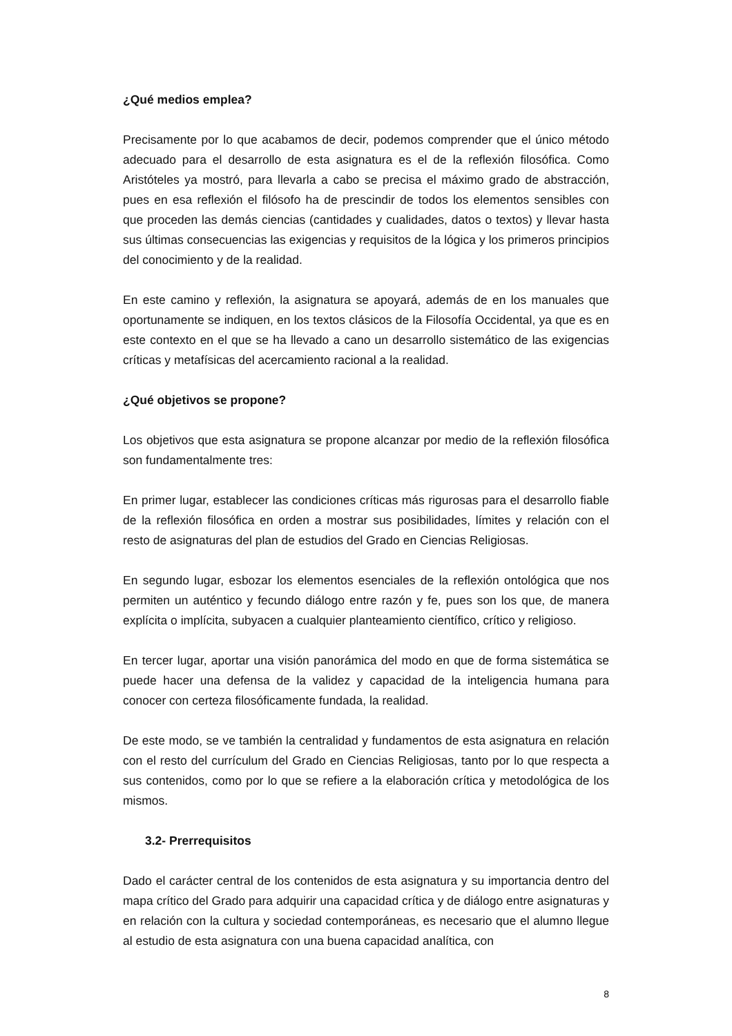¿Qué medios emplea?
Precisamente por lo que acabamos de decir, podemos comprender que el único método adecuado para el desarrollo de esta asignatura es el de la reflexión filosófica. Como Aristóteles ya mostró, para llevarla a cabo se precisa el máximo grado de abstracción, pues en esa reflexión el filósofo ha de prescindir de todos los elementos sensibles con que proceden las demás ciencias (cantidades y cualidades, datos o textos) y llevar hasta sus últimas consecuencias las exigencias y requisitos de la lógica y los primeros principios del conocimiento y de la realidad.
En este camino y reflexión, la asignatura se apoyará, además de en los manuales que oportunamente se indiquen, en los textos clásicos de la Filosofía Occidental, ya que es en este contexto en el que se ha llevado a cano un desarrollo sistemático de las exigencias críticas y metafísicas del acercamiento racional a la realidad.
¿Qué objetivos se propone?
Los objetivos que esta asignatura se propone alcanzar por medio de la reflexión filosófica son fundamentalmente tres:
En primer lugar, establecer las condiciones críticas más rigurosas para el desarrollo fiable de la reflexión filosófica en orden a mostrar sus posibilidades, límites y relación con el resto de asignaturas del plan de estudios del Grado en Ciencias Religiosas.
En segundo lugar, esbozar los elementos esenciales de la reflexión ontológica que nos permiten un auténtico y fecundo diálogo entre razón y fe, pues son los que, de manera explícita o implícita, subyacen a cualquier planteamiento científico, crítico y religioso.
En tercer lugar, aportar una visión panorámica del modo en que de forma sistemática se puede hacer una defensa de la validez y capacidad de la inteligencia humana para conocer con certeza filosóficamente fundada, la realidad.
De este modo, se ve también la centralidad y fundamentos de esta asignatura en relación con el resto del currículum del Grado en Ciencias Religiosas, tanto por lo que respecta a sus contenidos, como por lo que se refiere a la elaboración crítica y metodológica de los mismos.
3.2- Prerrequisitos
Dado el carácter central de los contenidos de esta asignatura y su importancia dentro del mapa crítico del Grado para adquirir una capacidad crítica y de diálogo entre asignaturas y en relación con la cultura y sociedad contemporáneas, es necesario que el alumno llegue al estudio de esta asignatura con una buena capacidad analítica, con
8